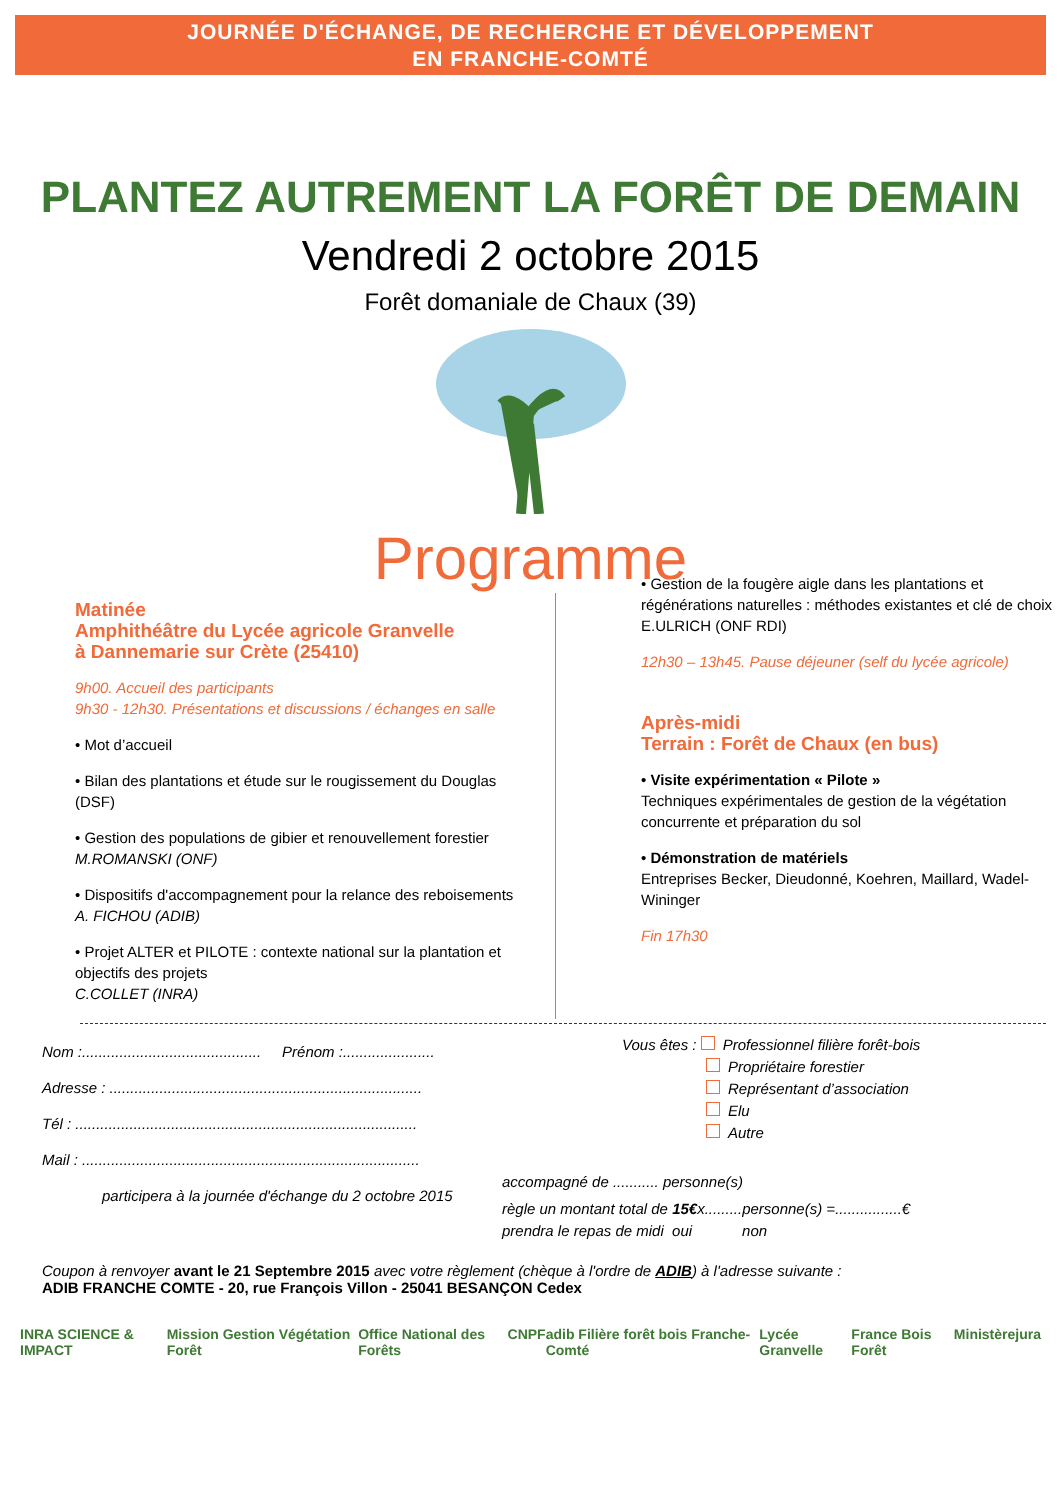JOURNÉE D'ÉCHANGE, DE RECHERCHE ET DÉVELOPPEMENT
EN FRANCHE-COMTÉ
PLANTEZ AUTREMENT LA FORÊT DE DEMAIN
Vendredi 2 octobre 2015
Forêt domaniale de Chaux (39)
Programme
Matinée
Amphithéâtre du Lycée agricole Granvelle
à Dannemarie sur Crète (25410)
9h00. Accueil des participants
9h30 - 12h30. Présentations et discussions / échanges en salle
• Mot d’accueil
• Bilan des plantations et étude sur le rougissement du Douglas (DSF)
• Gestion des populations de gibier et renouvellement forestier
M.ROMANSKI (ONF)
• Dispositifs d'accompagnement pour la relance des reboisements
A. FICHOU (ADIB)
• Projet ALTER et PILOTE : contexte national sur la plantation et objectifs des projets
C.COLLET (INRA)
• Gestion de la fougère aigle dans les plantations et régénérations naturelles : méthodes existantes et clé de choix
E.ULRICH (ONF RDI)
12h30 – 13h45. Pause déjeuner (self du lycée agricole)
Après-midi
Terrain : Forêt de Chaux (en bus)
• Visite expérimentation « Pilote »
Techniques expérimentales de gestion de la végétation concurrente et préparation du sol
• Démonstration de matériels
Entreprises Becker, Dieudonné, Koehren, Maillard, Wadel-Wininger
Fin 17h30
Nom :........................................... Prénom :......................
Adresse : ...........................................................................
Tél : ..................................................................................
Mail : .................................................................................
participera à la journée d'échange du 2 octobre 2015
Vous êtes : Professionnel filière forêt-bois
Propriétaire forestier
Représentant d’association
Elu
Autre
accompagné de ........... personne(s)
règle un montant total de 15€x.........personne(s) =................€
prendra le repas de midi oui non
Coupon à renvoyer avant le 21 Septembre 2015 avec votre règlement (chèque à l'ordre de ADIB) à l'adresse suivante :
ADIB FRANCHE COMTE - 20, rue François Villon - 25041 BESANÇON Cedex
INRA SCIENCE & IMPACT Mission Gestion Végétation Forêt Office National des Forêts CNPF adib Filière forêt bois Franche-Comté Lycée Granvelle France Bois Forêt Ministère jura